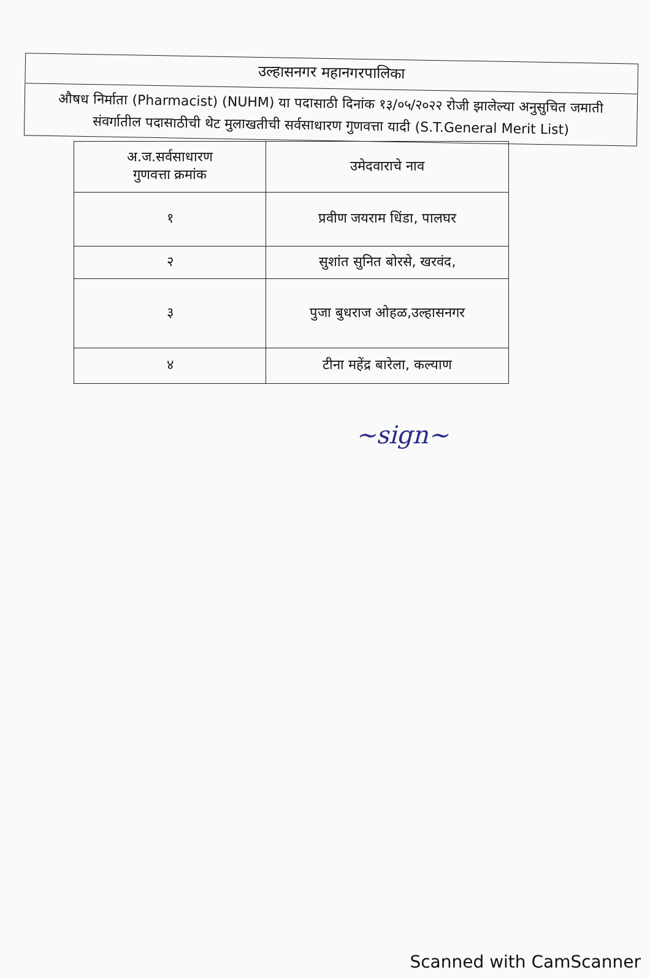उल्हासनगर महानगरपालिका
औषध निर्माता (Pharmacist) (NUHM) या पदासाठी दिनांक १३/०५/२०२२ रोजी झालेल्या अनुसुचित जमाती संवर्गातील पदासाठीची थेट मुलाखतीची सर्वसाधारण गुणवत्ता यादी (S.T.General Merit List)
| अ.ज.सर्वसाधारण गुणवत्ता क्रमांक | उमेदवाराचे नाव |
| --- | --- |
| १ | प्रवीण जयराम धिंडा, पालघर |
| २ | सुशांत सुनित बोरसे, खरवंद, |
| ३ | पुजा बुधराज ओहळ,उल्हासनगर |
| ४ | टीना महेंद्र बारेला, कल्याण |
~sign~
Scanned with CamScanner